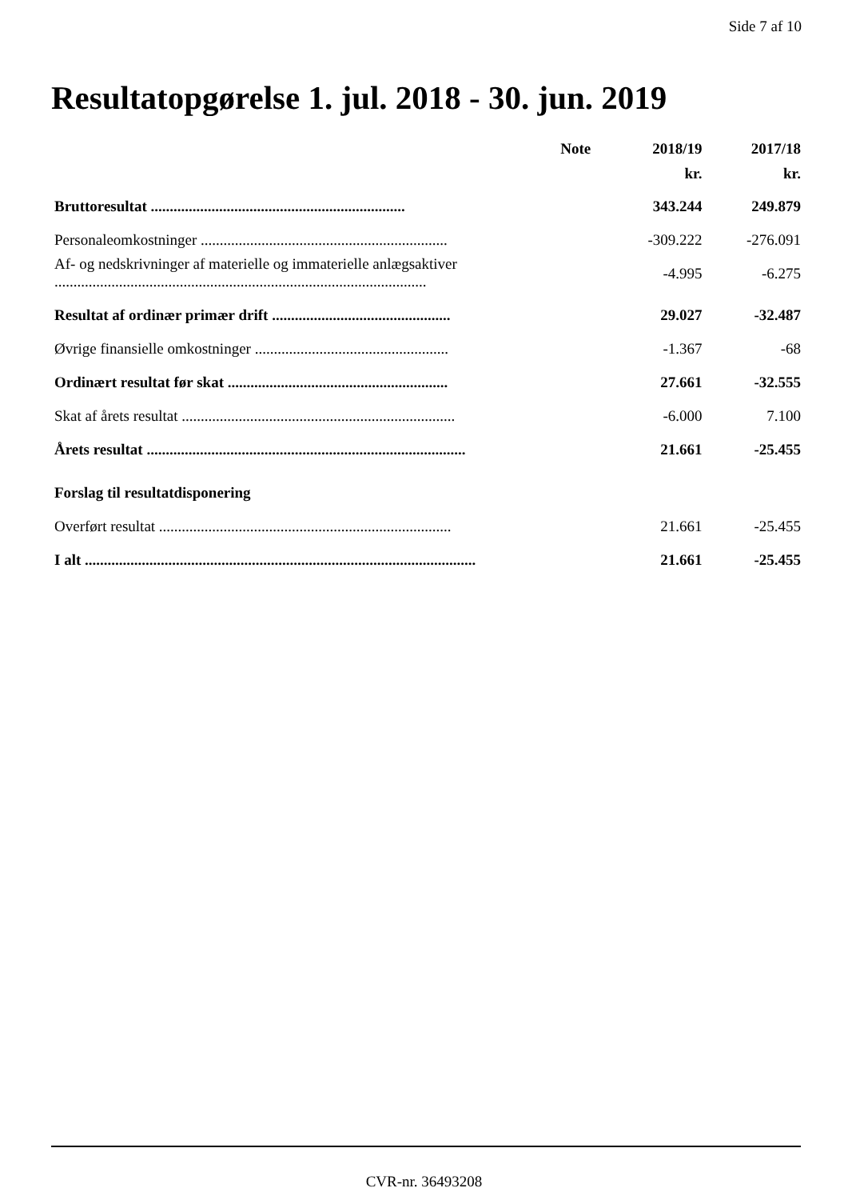Side 7 af 10
Resultatopgørelse 1. jul. 2018 - 30. jun. 2019
| | Note | 2018/19 kr. | 2017/18 kr. |
| Bruttoresultat ................................................................... | | 343.244 | 249.879 |
| Personaleomkostninger ................................................................. | | -309.222 | -276.091 |
| Af- og nedskrivninger af materielle og immaterielle anlægsaktiver .................................................................................................. | | -4.995 | -6.275 |
| Resultat af ordinær primær drift ............................................... | | 29.027 | -32.487 |
| Øvrige finansielle omkostninger ................................................... | | -1.367 | -68 |
| Ordinært resultat før skat .......................................................... | | 27.661 | -32.555 |
| Skat af årets resultat ........................................................................ | | -6.000 | 7.100 |
| Årets resultat .................................................................................... | | 21.661 | -25.455 |
| Forslag til resultatdisponering | | | |
| Overført resultat ............................................................................. | | 21.661 | -25.455 |
| I alt ....................................................................................................... | | 21.661 | -25.455 |
CVR-nr. 36493208